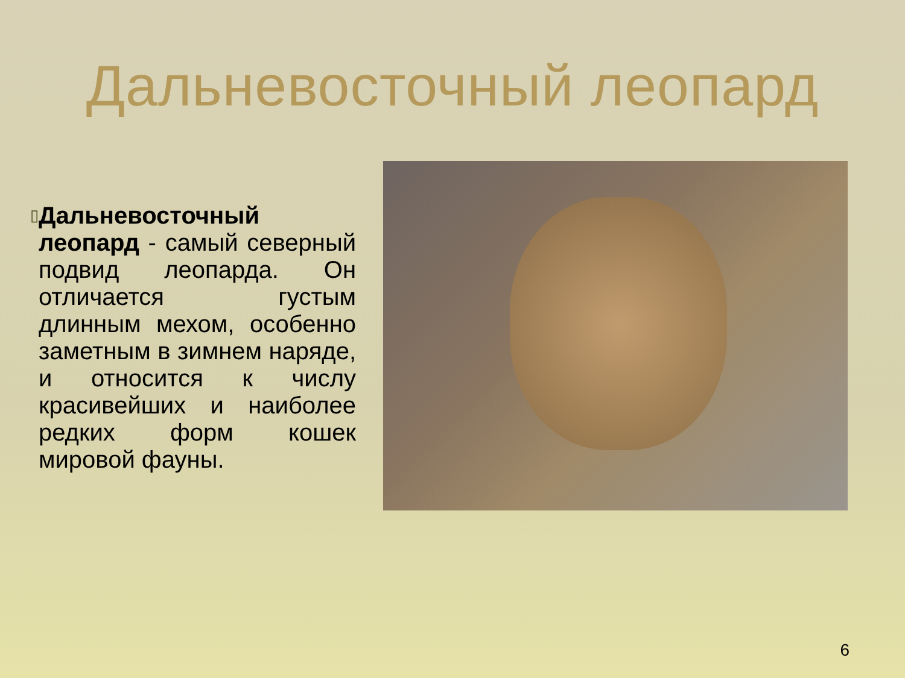Дальневосточный леопард
▯
Дальневосточный леопард - самый северный подвид леопарда. Он отличается густым длинным мехом, особенно заметным в зимнем наряде, и относится к числу красивейших и наиболее редких форм кошек мировой фауны.
6